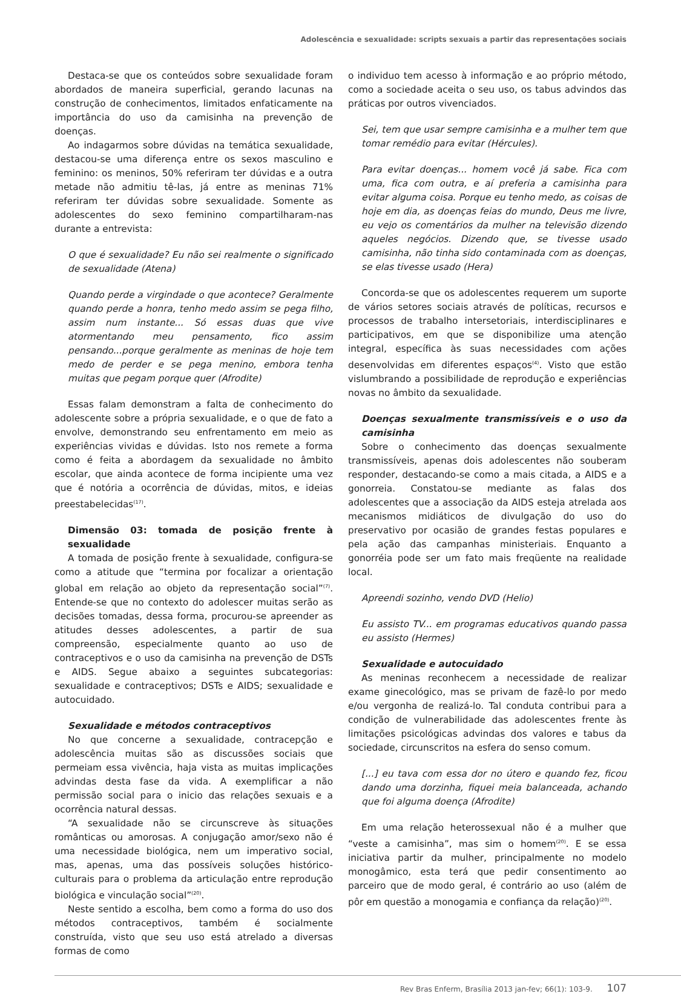Adolescência e sexualidade: scripts sexuais a partir das representações sociais
Destaca-se que os conteúdos sobre sexualidade foram abordados de maneira superficial, gerando lacunas na construção de conhecimentos, limitados enfaticamente na importância do uso da camisinha na prevenção de doenças.
Ao indagarmos sobre dúvidas na temática sexualidade, destacou-se uma diferença entre os sexos masculino e feminino: os meninos, 50% referiram ter dúvidas e a outra metade não admitiu tê-las, já entre as meninas 71% referiram ter dúvidas sobre sexualidade. Somente as adolescentes do sexo feminino compartilharam-nas durante a entrevista:
O que é sexualidade? Eu não sei realmente o significado de sexualidade (Atena)
Quando perde a virgindade o que acontece? Geralmente quando perde a honra, tenho medo assim se pega filho, assim num instante... Só essas duas que vive atormentando meu pensamento, fico assim pensando...porque geralmente as meninas de hoje tem medo de perder e se pega menino, embora tenha muitas que pegam porque quer (Afrodite)
Essas falam demonstram a falta de conhecimento do adolescente sobre a própria sexualidade, e o que de fato a envolve, demonstrando seu enfrentamento em meio as experiências vividas e dúvidas. Isto nos remete a forma como é feita a abordagem da sexualidade no âmbito escolar, que ainda acontece de forma incipiente uma vez que é notória a ocorrência de dúvidas, mitos, e ideias preestabelecidas<sup>(17)</sup>.
Dimensão 03: tomada de posição frente à sexualidade
A tomada de posição frente à sexualidade, configura-se como a atitude que “termina por focalizar a orientação global em relação ao objeto da representação social”<sup>(7)</sup>. Entende-se que no contexto do adolescer muitas serão as decisões tomadas, dessa forma, procurou-se apreender as atitudes desses adolescentes, a partir de sua compreensão, especialmente quanto ao uso de contraceptivos e o uso da camisinha na prevenção de DSTs e AIDS. Segue abaixo a seguintes subcategorias: sexualidade e contraceptivos; DSTs e AIDS; sexualidade e autocuidado.
Sexualidade e métodos contraceptivos
No que concerne a sexualidade, contracepção e adolescência muitas são as discussões sociais que permeiam essa vivência, haja vista as muitas implicações advindas desta fase da vida. A exemplificar a não permissão social para o inicio das relações sexuais e a ocorrência natural dessas.
“A sexualidade não se circunscreve às situações românticas ou amorosas. A conjugação amor/sexo não é uma necessidade biológica, nem um imperativo social, mas, apenas, uma das possíveis soluções histórico-culturais para o problema da articulação entre reprodução biológica e vinculação social”<sup>(20)</sup>.
Neste sentido a escolha, bem como a forma do uso dos métodos contraceptivos, também é socialmente construída, visto que seu uso está atrelado a diversas formas de como
o individuo tem acesso à informação e ao próprio método, como a sociedade aceita o seu uso, os tabus advindos das práticas por outros vivenciados.
Sei, tem que usar sempre camisinha e a mulher tem que tomar remédio para evitar (Hércules).
Para evitar doenças... homem você já sabe. Fica com uma, fica com outra, e aí preferia a camisinha para evitar alguma coisa. Porque eu tenho medo, as coisas de hoje em dia, as doenças feias do mundo, Deus me livre, eu vejo os comentários da mulher na televisão dizendo aqueles negócios. Dizendo que, se tivesse usado camisinha, não tinha sido contaminada com as doenças, se elas tivesse usado (Hera)
Concorda-se que os adolescentes requerem um suporte de vários setores sociais através de políticas, recursos e processos de trabalho intersetoriais, interdisciplinares e participativos, em que se disponibilize uma atenção integral, específica às suas necessidades com ações desenvolvidas em diferentes espaços<sup>(4)</sup>. Visto que estão vislumbrando a possibilidade de reprodução e experiências novas no âmbito da sexualidade.
Doenças sexualmente transmissíveis e o uso da camisinha
Sobre o conhecimento das doenças sexualmente transmissíveis, apenas dois adolescentes não souberam responder, destacando-se como a mais citada, a AIDS e a gonorreia. Constatou-se mediante as falas dos adolescentes que a associação da AIDS esteja atrelada aos mecanismos midiáticos de divulgação do uso do preservativo por ocasião de grandes festas populares e pela ação das campanhas ministeriais. Enquanto a gonorréia pode ser um fato mais freqüente na realidade local.
Apreendi sozinho, vendo DVD (Helio)
Eu assisto TV... em programas educativos quando passa eu assisto (Hermes)
Sexualidade e autocuidado
As meninas reconhecem a necessidade de realizar exame ginecológico, mas se privam de fazê-lo por medo e/ou vergonha de realizá-lo. Tal conduta contribui para a condição de vulnerabilidade das adolescentes frente às limitações psicológicas advindas dos valores e tabus da sociedade, circunscritos na esfera do senso comum.
[...] eu tava com essa dor no útero e quando fez, ficou dando uma dorzinha, fiquei meia balanceada, achando que foi alguma doença (Afrodite)
Em uma relação heterossexual não é a mulher que “veste a camisinha”, mas sim o homem<sup>(20)</sup>. E se essa iniciativa partir da mulher, principalmente no modelo monogâmico, esta terá que pedir consentimento ao parceiro que de modo geral, é contrário ao uso (além de pôr em questão a monogamia e confiança da relação)<sup>(20)</sup>.
Rev Bras Enferm, Brasília 2013 jan-fev; 66(1): 103-9. 107